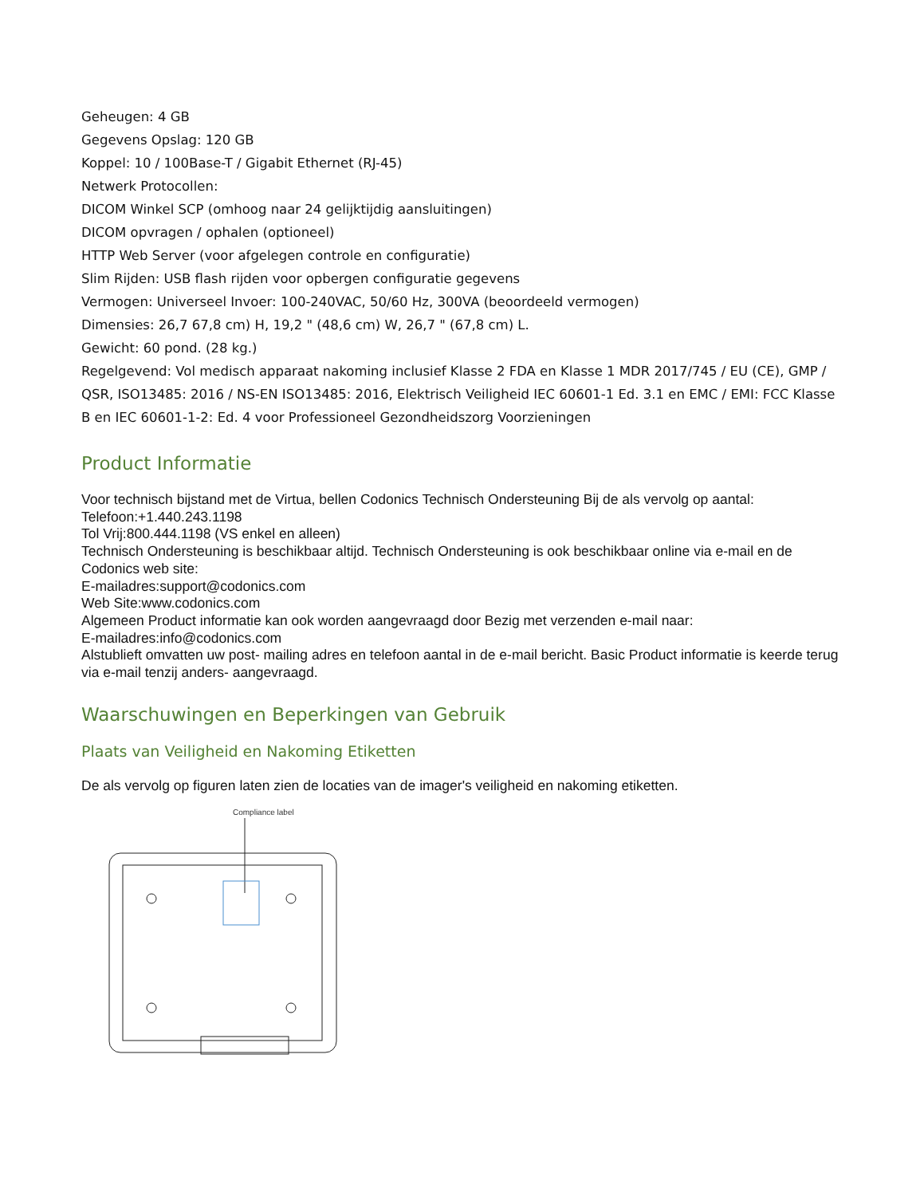Geheugen: 4 GB
Gegevens Opslag: 120 GB
Koppel: 10 / 100Base-T / Gigabit Ethernet (RJ-45)
Netwerk Protocollen:
DICOM Winkel SCP (omhoog naar 24 gelijktijdig aansluitingen)
DICOM opvragen / ophalen (optioneel)
HTTP Web Server (voor afgelegen controle en configuratie)
Slim Rijden: USB flash rijden voor opbergen configuratie gegevens
Vermogen: Universeel Invoer: 100-240VAC, 50/60 Hz, 300VA (beoordeeld vermogen)
Dimensies: 26,7 67,8 cm) H, 19,2 " (48,6 cm) W, 26,7 " (67,8 cm) L.
Gewicht: 60 pond. (28 kg.)
Regelgevend: Vol medisch apparaat nakoming inclusief Klasse 2 FDA en Klasse 1 MDR 2017/745 / EU (CE), GMP / QSR, ISO13485: 2016 / NS-EN ISO13485: 2016, Elektrisch Veiligheid IEC 60601-1 Ed. 3.1 en EMC / EMI: FCC Klasse B en IEC 60601-1-2: Ed. 4 voor Professioneel Gezondheidszorg Voorzieningen
Product Informatie
Voor technisch bijstand met de Virtua, bellen Codonics Technisch Ondersteuning Bij de als vervolg op aantal:
Telefoon:+1.440.243.1198
Tol Vrij:800.444.1198 (VS enkel en alleen)
Technisch Ondersteuning is beschikbaar altijd. Technisch Ondersteuning is ook beschikbaar online via e-mail en de Codonics web site:
E-mailadres:support@codonics.com
Web Site:www.codonics.com
Algemeen Product informatie kan ook worden aangevraagd door Bezig met verzenden e-mail naar:
E-mailadres:info@codonics.com
Alstublieft omvatten uw post- mailing adres en telefoon aantal in de e-mail bericht. Basic Product informatie is keerde terug via e-mail tenzij anders- aangevraagd.
Waarschuwingen en Beperkingen van Gebruik
Plaats van Veiligheid en Nakoming Etiketten
De als vervolg op figuren laten zien de locaties van de imager's veiligheid en nakoming etiketten.
Compliance label